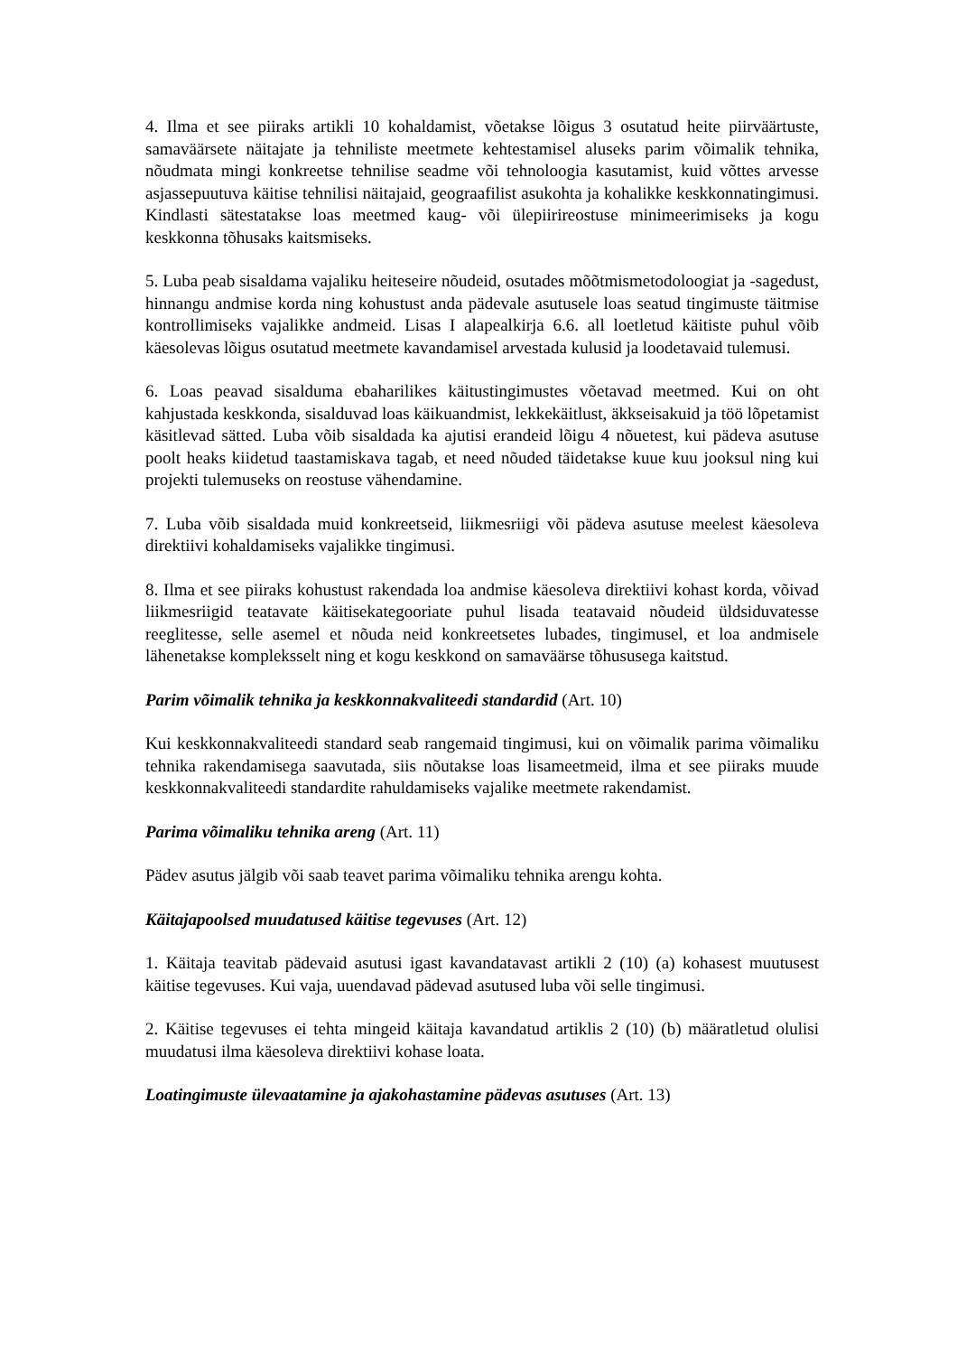4. Ilma et see piiraks artikli 10 kohaldamist, võetakse lõigus 3 osutatud heite piirväärtuste, samaväärsete näitajate ja tehniliste meetmete kehtestamisel aluseks parim võimalik tehnika, nõudmata mingi konkreetse tehnilise seadme või tehnoloogia kasutamist, kuid võttes arvesse asjassepuutuva käitise tehnilisi näitajaid, geograafilist asukohta ja kohalikke keskkonnatingimusi. Kindlasti sätestatakse loas meetmed kaug- või ülepiirireostuse minimeerimiseks ja kogu keskkonna tõhusaks kaitsmiseks.
5. Luba peab sisaldama vajaliku heiteseire nõudeid, osutades mõõtmismetodoloogiat ja -sagedust, hinnangu andmise korda ning kohustust anda pädevale asutusele loas seatud tingimuste täitmise kontrollimiseks vajalikke andmeid. Lisas I alapealkirja 6.6. all loetletud käitiste puhul võib käesolevas lõigus osutatud meetmete kavandamisel arvestada kulusid ja loodetavaid tulemusi.
6. Loas peavad sisalduma ebaharilikes käitustingimustes võetavad meetmed. Kui on oht kahjustada keskkonda, sisalduvad loas käikuandmist, lekkekäitlust, äkkseisakuid ja töö lõpetamist käsitlevad sätted. Luba võib sisaldada ka ajutisi erandeid lõigu 4 nõuetest, kui pädeva asutuse poolt heaks kiidetud taastamiskava tagab, et need nõuded täidetakse kuue kuu jooksul ning kui projekti tulemuseks on reostuse vähendamine.
7. Luba võib sisaldada muid konkreetseid, liikmesriigi või pädeva asutuse meelest käesoleva direktiivi kohaldamiseks vajalikke tingimusi.
8. Ilma et see piiraks kohustust rakendada loa andmise käesoleva direktiivi kohast korda, võivad liikmesriigid teatavate käitisekategooriate puhul lisada teatavaid nõudeid üldsiduvatesse reeglitesse, selle asemel et nõuda neid konkreetsetes lubades, tingimusel, et loa andmisele lähenetakse kompleksselt ning et kogu keskkond on samaväärse tõhususega kaitstud.
Parim võimalik tehnika ja keskkonnakvaliteedi standardid (Art. 10)
Kui keskkonnakvaliteedi standard seab rangemaid tingimusi, kui on võimalik parima võimaliku tehnika rakendamisega saavutada, siis nõutakse loas lisameetmeid, ilma et see piiraks muude keskkonnakvaliteedi standardite rahuldamiseks vajalike meetmete rakendamist.
Parima võimaliku tehnika areng (Art. 11)
Pädev asutus jälgib või saab teavet parima võimaliku tehnika arengu kohta.
Käitajapoolsed muudatused käitise tegevuses (Art. 12)
1. Käitaja teavitab pädevaid asutusi igast kavandatavast artikli 2 (10) (a) kohasest muutusest käitise tegevuses. Kui vaja, uuendavad pädevad asutused luba või selle tingimusi.
2. Käitise tegevuses ei tehta mingeid käitaja kavandatud artiklis 2 (10) (b) määratletud olulisi muudatusi ilma käesoleva direktiivi kohase loata.
Loatingimuste ülevaatamine ja ajakohastamine pädevas asutuses (Art. 13)